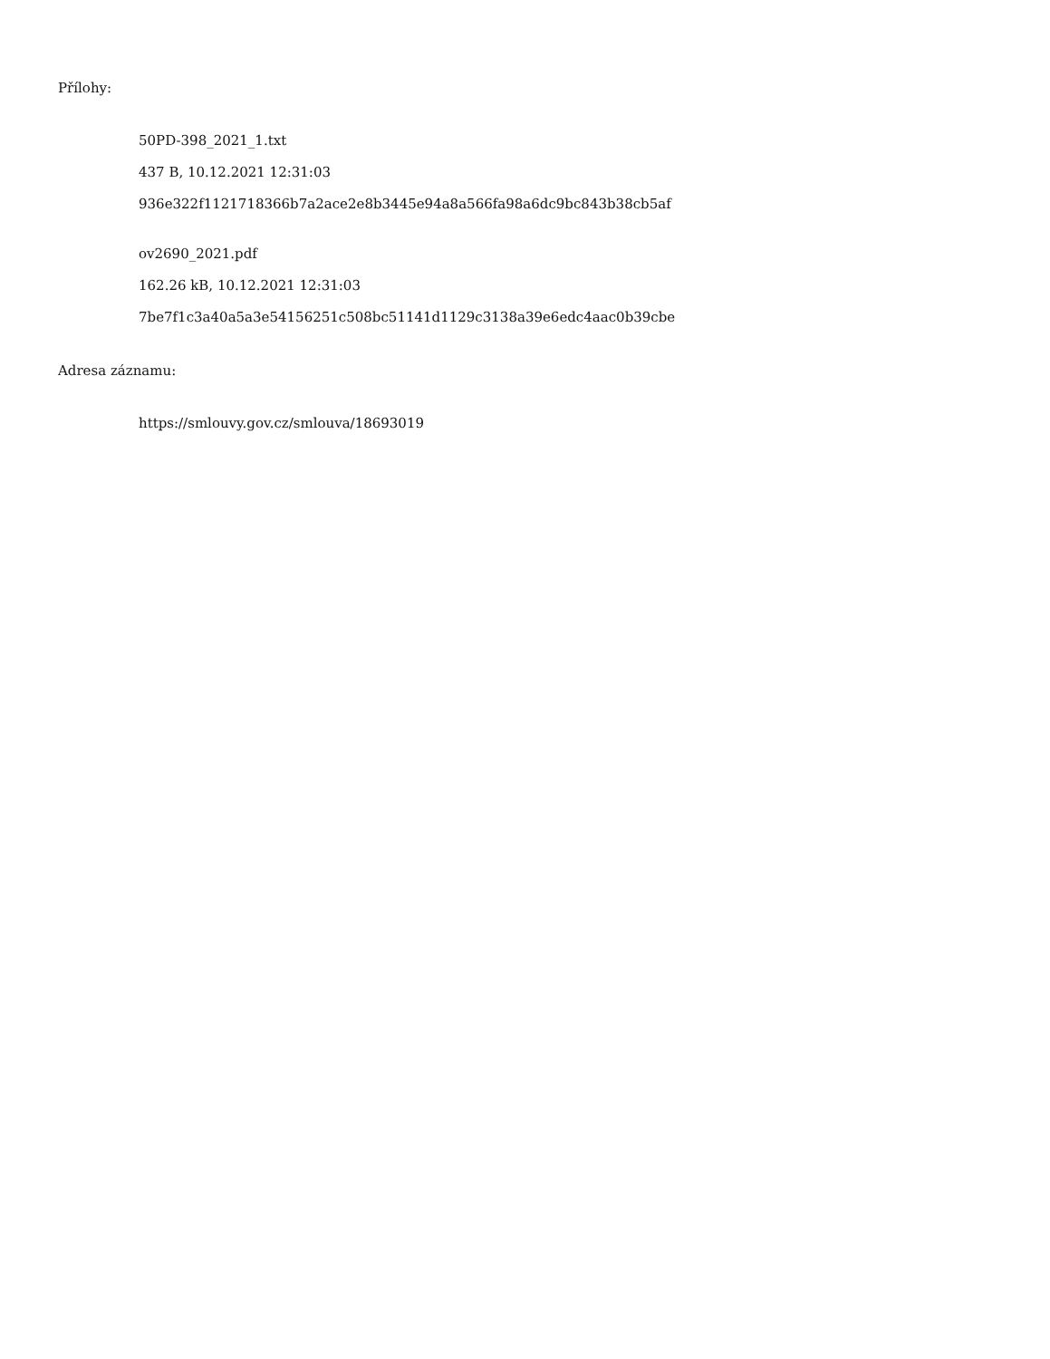Přílohy:
50PD-398_2021_1.txt
437 B, 10.12.2021 12:31:03
936e322f1121718366b7a2ace2e8b3445e94a8a566fa98a6dc9bc843b38cb5af
ov2690_2021.pdf
162.26 kB, 10.12.2021 12:31:03
7be7f1c3a40a5a3e54156251c508bc51141d1129c3138a39e6edc4aac0b39cbe
Adresa záznamu:
https://smlouvy.gov.cz/smlouva/18693019